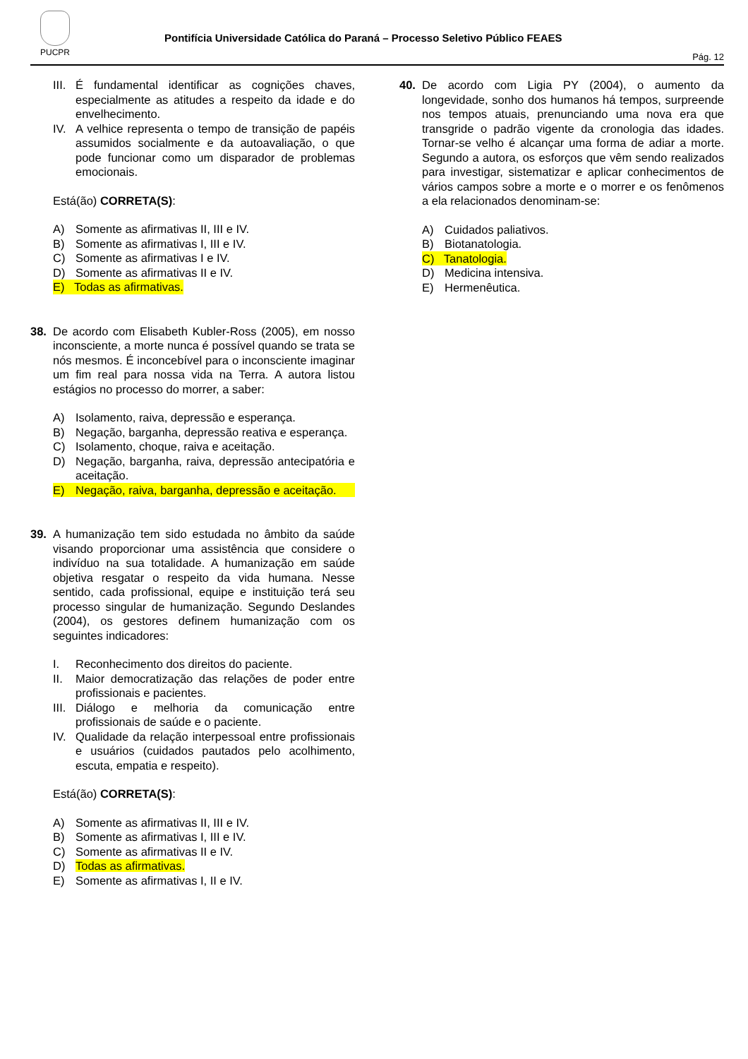PUCPR
Pontifícia Universidade Católica do Paraná – Processo Seletivo Público FEAES
Pág. 12
III. É fundamental identificar as cognições chaves, especialmente as atitudes a respeito da idade e do envelhecimento.
IV. A velhice representa o tempo de transição de papéis assumidos socialmente e da autoavaliação, o que pode funcionar como um disparador de problemas emocionais.
Está(ão) CORRETA(S):
A) Somente as afirmativas II, III e IV.
B) Somente as afirmativas I, III e IV.
C) Somente as afirmativas I e IV.
D) Somente as afirmativas II e IV.
E) Todas as afirmativas.
38. De acordo com Elisabeth Kubler-Ross (2005), em nosso inconsciente, a morte nunca é possível quando se trata se nós mesmos. É inconcebível para o inconsciente imaginar um fim real para nossa vida na Terra. A autora listou estágios no processo do morrer, a saber:
A) Isolamento, raiva, depressão e esperança.
B) Negação, barganha, depressão reativa e esperança.
C) Isolamento, choque, raiva e aceitação.
D) Negação, barganha, raiva, depressão antecipatória e aceitação.
E) Negação, raiva, barganha, depressão e aceitação.
39. A humanização tem sido estudada no âmbito da saúde visando proporcionar uma assistência que considere o indivíduo na sua totalidade. A humanização em saúde objetiva resgatar o respeito da vida humana. Nesse sentido, cada profissional, equipe e instituição terá seu processo singular de humanização. Segundo Deslandes (2004), os gestores definem humanização com os seguintes indicadores:
I. Reconhecimento dos direitos do paciente.
II. Maior democratização das relações de poder entre profissionais e pacientes.
III. Diálogo e melhoria da comunicação entre profissionais de saúde e o paciente.
IV. Qualidade da relação interpessoal entre profissionais e usuários (cuidados pautados pelo acolhimento, escuta, empatia e respeito).
Está(ão) CORRETA(S):
A) Somente as afirmativas II, III e IV.
B) Somente as afirmativas I, III e IV.
C) Somente as afirmativas II e IV.
D) Todas as afirmativas.
E) Somente as afirmativas I, II e IV.
40. De acordo com Ligia PY (2004), o aumento da longevidade, sonho dos humanos há tempos, surpreende nos tempos atuais, prenunciando uma nova era que transgride o padrão vigente da cronologia das idades. Tornar-se velho é alcançar uma forma de adiar a morte. Segundo a autora, os esforços que vêm sendo realizados para investigar, sistematizar e aplicar conhecimentos de vários campos sobre a morte e o morrer e os fenômenos a ela relacionados denominam-se:
A) Cuidados paliativos.
B) Biotanatologia.
C) Tanatologia.
D) Medicina intensiva.
E) Hermenêutica.